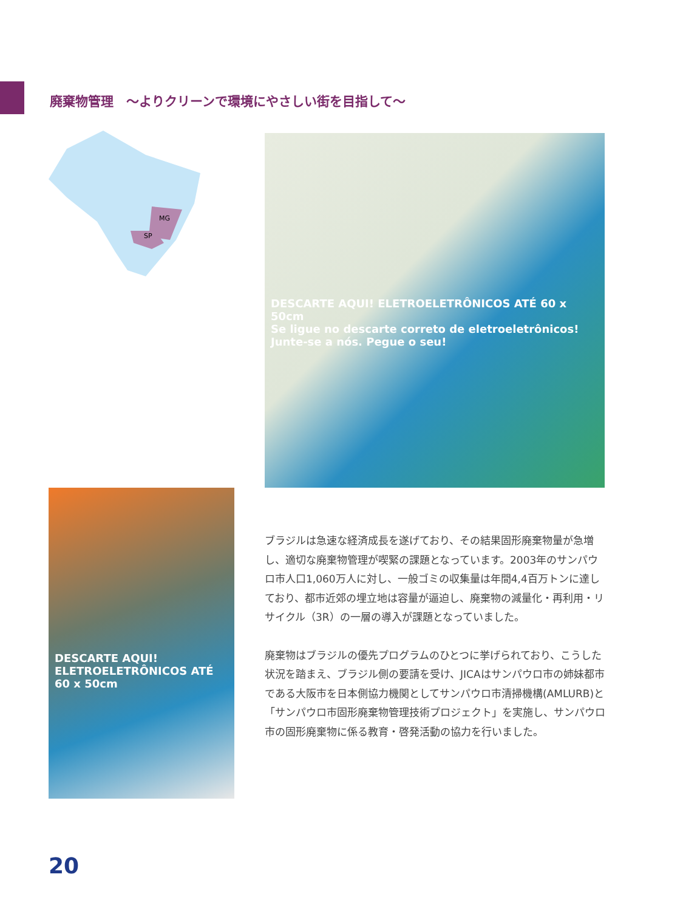廃棄物管理　～よりクリーンで環境にやさしい街を目指して～
MG
SP
DESCARTE AQUI! ELETROELETRÔNICOS ATÉ 60 x 50cm
Se ligue no descarte correto de eletroeletrônicos! Junte-se a nós. Pegue o seu!
DESCARTE AQUI! ELETROELETRÔNICOS ATÉ 60 x 50cm
ブラジルは急速な経済成長を遂げており、その結果固形廃棄物量が急増し、適切な廃棄物管理が喫緊の課題となっています。2003年のサンパウロ市人口1,060万人に対し、一般ゴミの収集量は年間4,4百万トンに達しており、都市近郊の埋立地は容量が逼迫し、廃棄物の減量化・再利用・リサイクル（3R）の一層の導入が課題となっていました。
廃棄物はブラジルの優先プログラムのひとつに挙げられており、こうした状況を踏まえ、ブラジル側の要請を受け、JICAはサンパウロ市の姉妹都市である大阪市を日本側協力機関としてサンパウロ市清掃機構(AMLURB)と「サンパウロ市固形廃棄物管理技術プロジェクト」を実施し、サンパウロ市の固形廃棄物に係る教育・啓発活動の協力を行いました。
20